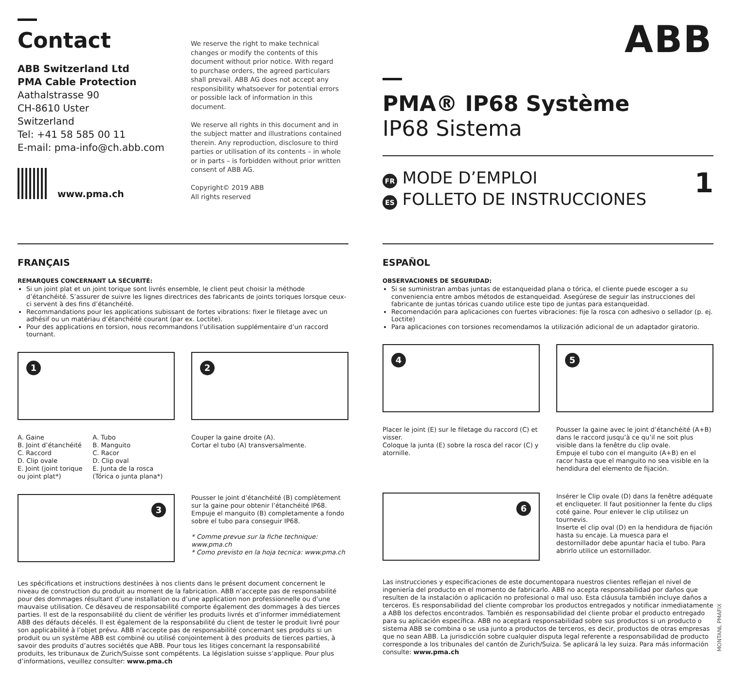Contact
ABB Switzerland Ltd
PMA Cable Protection
Aathalstrasse 90
CH-8610 Uster
Switzerland
Tel: +41 58 585 00 11
E-mail: pma-info@ch.abb.com
www.pma.ch
We reserve the right to make technical changes or modify the contents of this document without prior notice. With regard to purchase orders, the agreed particulars shall prevail. ABB AG does not accept any responsibility whatsoever for potential errors or possible lack of information in this document.
We reserve all rights in this document and in the subject matter and illustrations contained therein. Any reproduction, disclosure to third parties or utilisation of its contents – in whole or in parts – is forbidden without prior written consent of ABB AG.
Copyright© 2019 ABB
All rights reserved
ABB
PMA® IP68 Système
IP68 Sistema
FR MODE D’EMPLOI
ES FOLLETO DE INSTRUCCIONES
1
FRANÇAIS
REMARQUES CONCERNANT LA SÉCURITÉ:
Si un joint plat et un joint torique sont livrés ensemble, le client peut choisir la méthode d’étanchéité. S’assurer de suivre les lignes directrices des fabricants de joints toriques lorsque ceux-ci servent à des fins d’étanchéité.
Recommandations pour les applications subissant de fortes vibrations: fixer le filetage avec un adhésif ou un matériau d’étanchéité courant (par ex. Loctite).
Pour des applications en torsion, nous recommandons l’utilisation supplémentaire d’un raccord tournant.
1
A. Gaine
B. Joint d’étanchéité
C. Raccord
D. Clip ovale
E. Joint (joint torique ou joint plat*)
A. Tubo
B. Manguito
C. Racor
D. Clip oval
E. Junta de la rosca (Tórica o junta plana*)
2
Couper la gaine droite (A).
Cortar el tubo (A) transversalmente.
3
Pousser le joint d’étanchéité (B) complètement sur la gaine pour obtenir l’étanchéité IP68.
Empuje el manguito (B) completamente a fondo sobre el tubo para conseguir IP68.
* Comme prevue sur la fiche technique: www.pma.ch
* Como previsto en la hoja tecnica: www.pma.ch
Les spécifications et instructions destinées à nos clients dans le présent document concernent le niveau de construction du produit au moment de la fabrication. ABB n’accepte pas de responsabilité pour des dommages résultant d’une installation ou d’une application non professionnelle ou d’une mauvaise utilisation. Ce désaveu de responsabilité comporte également des dommages à des tierces parties. Il est de la responsabilité du client de vérifier les produits livrés et d’informer immédiatement ABB des défauts décelés. Il est également de la responsabilité du client de tester le produit livré pour son applicabilité à l’objet prévu. ABB n’accepte pas de responsabilité concernant ses produits si un produit ou un système ABB est combiné ou utilisé conjointement à des produits de tierces parties, à savoir des produits d’autres sociétés que ABB. Pour tous les litiges concernant la responsabilité produits, les tribunaux de Zurich/Suisse sont compétents. La législation suisse s’applique. Pour plus d’informations, veuillez consulter: www.pma.ch
ESPAÑOL
OBSERVACIONES DE SEGURIDAD:
Si se suministran ambas juntas de estanqueidad plana o tórica, el cliente puede escoger a su conveniencia entre ambos métodos de estanqueidad. Asegúrese de seguir las instrucciones del fabricante de juntas tóricas cuando utilice este tipo de juntas para estanqueidad.
Recomendación para aplicaciones con fuertes vibraciones: fije la rosca con adhesivo o sellador (p. ej. Loctite)
Para aplicaciones con torsiones recomendamos la utilización adicional de un adaptador giratorio.
4
Placer le joint (E) sur le filetage du raccord (C) et visser.
Coloque la junta (E) sobre la rosca del racor (C) y atornille.
5
Pousser la gaine avec le joint d’étanchéité (A+B) dans le raccord jusqu’à ce qu’il ne soit plus visible dans la fenêtre du clip ovale.
Empuje el tubo con el manguito (A+B) en el racor hasta que el manguito no sea visible en la hendidura del elemento de fijación.
6
Insérer le Clip ovale (D) dans la fenêtre adéquate et encliqueter. Il faut positionner la fente du clips coté gaine. Pour enlever le clip utilisez un tournevis.
Inserte el clip oval (D) en la hendidura de fijación hasta su encaje. La muesca para el destornillador debe apuntar hacia el tubo. Para abrirlo utilice un estornillador.
Las instrucciones y especificaciones de este documentopara nuestros clientes reflejan el nivel de ingeniería del producto en el momento de fabricarlo. ABB no acepta responsabilidad por daños que resulten de la instalación o aplicación no profesional o mal uso. Esta cláusula también incluye daños a terceros. Es responsabilidad del cliente comprobar los productos entregados y notificar inmediatamente a ABB los defectos encontrados. También es responsabilidad del cliente probar el producto entregado para su aplicación específica. ABB no aceptará responsabilidad sobre sus productos si un producto o sistema ABB se combina o se usa junto a productos de terceros, es decir, productos de otras empresas que no sean ABB. La jurisdicción sobre cualquier disputa legal referente a responsabilidad de producto corresponde a los tribunales del cantón de Zurich/Suiza. Se aplicará la ley suiza. Para más información consulte: www.pma.ch
MONTANL PMAFIX